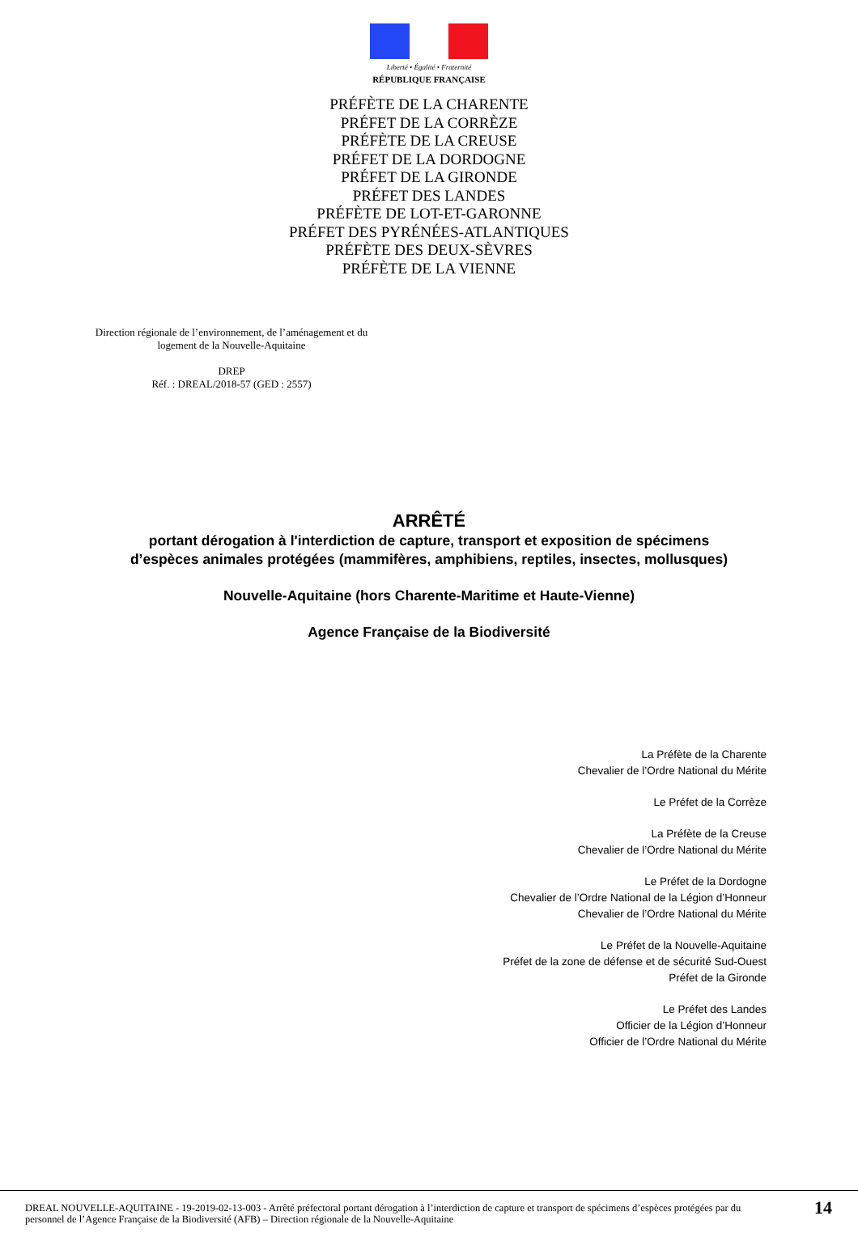Liberté • Égalité • Fraternité
RÉPUBLIQUE FRANÇAISE
PRÉFÈTE DE LA CHARENTE
PRÉFET DE LA CORRÈZE
PRÉFÈTE DE LA CREUSE
PRÉFET DE LA DORDOGNE
PRÉFET DE LA GIRONDE
PRÉFET DES LANDES
PRÉFÈTE DE LOT-ET-GARONNE
PRÉFET DES PYRÉNÉES-ATLANTIQUES
PRÉFÈTE DES DEUX-SÈVRES
PRÉFÈTE DE LA VIENNE
Direction régionale de l’environnement, de l’aménagement et du logement de la Nouvelle-Aquitaine
DREP
Réf. : DREAL/2018-57 (GED : 2557)
ARRÊTÉ
portant dérogation à l'interdiction de capture, transport et exposition de spécimens
d’espèces animales protégées (mammifères, amphibiens, reptiles, insectes, mollusques)
Nouvelle-Aquitaine (hors Charente-Maritime et Haute-Vienne)
Agence Française de la Biodiversité
La Préfète de la Charente
Chevalier de l’Ordre National du Mérite
Le Préfet de la Corrèze
La Préfète de la Creuse
Chevalier de l’Ordre National du Mérite
Le Préfet de la Dordogne
Chevalier de l’Ordre National de la Légion d’Honneur
Chevalier de l’Ordre National du Mérite
Le Préfet de la Nouvelle-Aquitaine
Préfet de la zone de défense et de sécurité Sud-Ouest
Préfet de la Gironde
Le Préfet des Landes
Officier de la Légion d’Honneur
Officier de l’Ordre National du Mérite
DREAL NOUVELLE-AQUITAINE - 19-2019-02-13-003 - Arrêté préfectoral portant dérogation à l’interdiction de capture et transport de spécimens d’espèces protégées par du personnel de l’Agence Française de la Biodiversité (AFB) – Direction régionale de la Nouvelle-Aquitaine
14